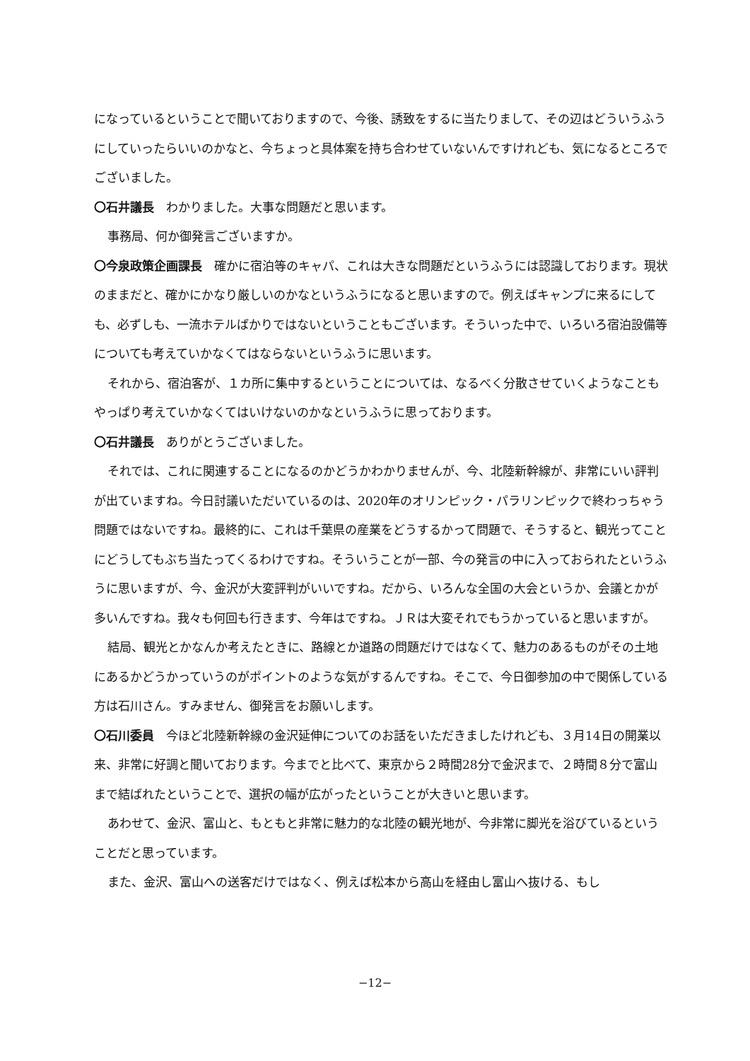になっているということで聞いておりますので、今後、誘致をするに当たりまして、その辺はどういうふうにしていったらいいのかなと、今ちょっと具体案を持ち合わせていないんですけれども、気になるところでございました。
〇石井議長　わかりました。大事な問題だと思います。
事務局、何か御発言ございますか。
〇今泉政策企画課長　確かに宿泊等のキャパ、これは大きな問題だというふうには認識しております。現状のままだと、確かにかなり厳しいのかなというふうになると思いますので。例えばキャンプに来るにしても、必ずしも、一流ホテルばかりではないということもございます。そういった中で、いろいろ宿泊設備等についても考えていかなくてはならないというふうに思います。
それから、宿泊客が、１カ所に集中するということについては、なるべく分散させていくようなこともやっぱり考えていかなくてはいけないのかなというふうに思っております。
〇石井議長　ありがとうございました。
それでは、これに関連することになるのかどうかわかりませんが、今、北陸新幹線が、非常にいい評判が出ていますね。今日討議いただいているのは、2020年のオリンピック・パラリンピックで終わっちゃう問題ではないですね。最終的に、これは千葉県の産業をどうするかって問題で、そうすると、観光ってことにどうしてもぶち当たってくるわけですね。そういうことが一部、今の発言の中に入っておられたというふうに思いますが、今、金沢が大変評判がいいですね。だから、いろんな全国の大会というか、会議とかが多いんですね。我々も何回も行きます、今年はですね。ＪＲは大変それでもうかっていると思いますが。
結局、観光とかなんか考えたときに、路線とか道路の問題だけではなくて、魅力のあるものがその土地にあるかどうかっていうのがポイントのような気がするんですね。そこで、今日御参加の中で関係している方は石川さん。すみません、御発言をお願いします。
〇石川委員　今ほど北陸新幹線の金沢延伸についてのお話をいただきましたけれども、３月14日の開業以来、非常に好調と聞いております。今までと比べて、東京から２時間28分で金沢まで、２時間８分で富山まで結ばれたということで、選択の幅が広がったということが大きいと思います。
あわせて、金沢、富山と、もともと非常に魅力的な北陸の観光地が、今非常に脚光を浴びているということだと思っています。
また、金沢、富山への送客だけではなく、例えば松本から高山を経由し富山へ抜ける、もし
−12−